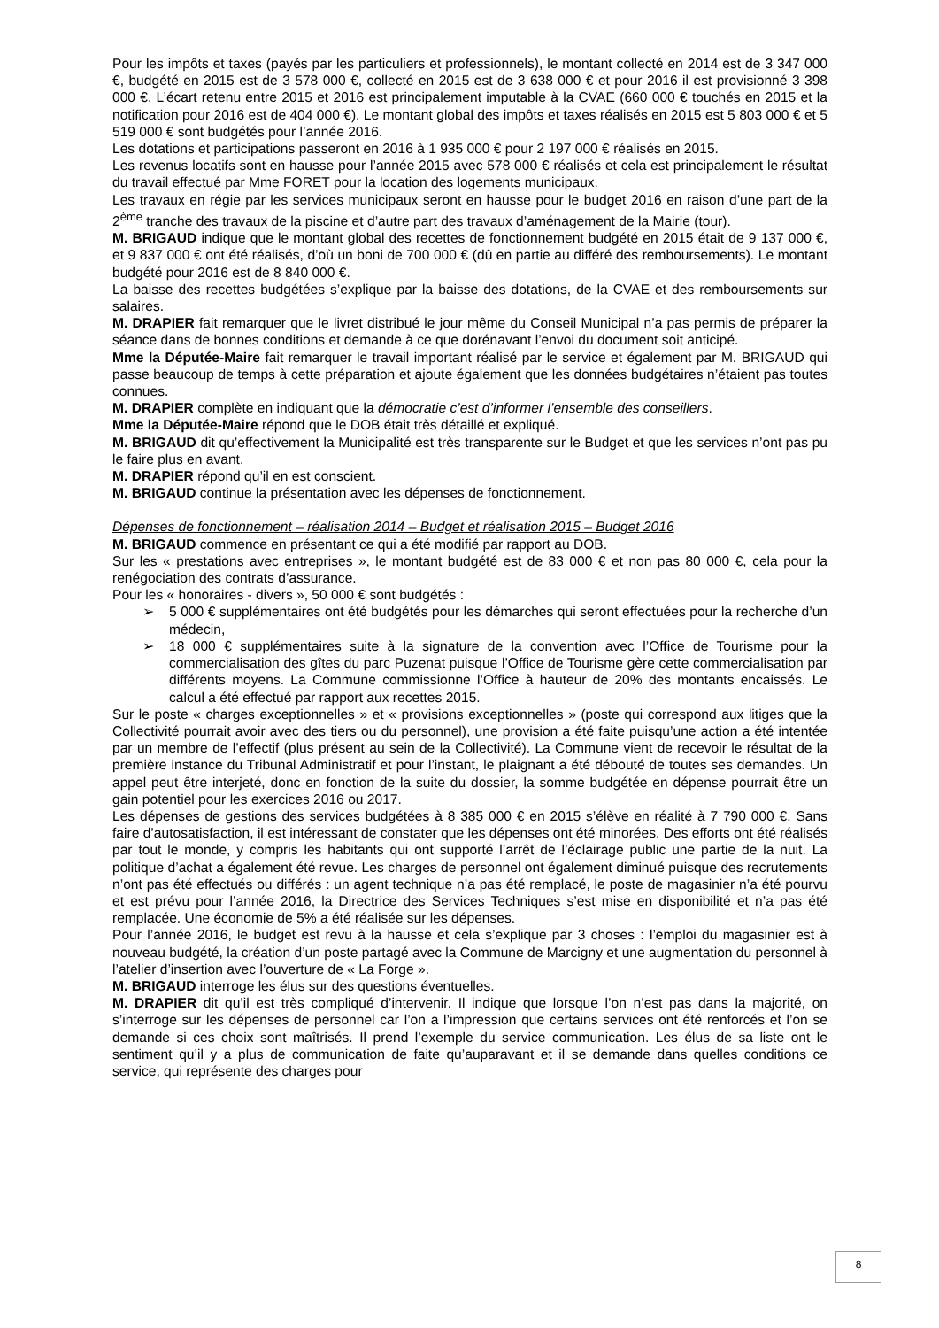Pour les impôts et taxes (payés par les particuliers et professionnels), le montant collecté en 2014 est de 3 347 000 €, budgété en 2015 est de 3 578 000 €, collecté en 2015 est de 3 638 000 € et pour 2016 il est provisionné 3 398 000 €. L’écart retenu entre 2015 et 2016 est principalement imputable à la CVAE (660 000 € touchés en 2015 et la notification pour 2016 est de 404 000 €). Le montant global des impôts et taxes réalisés en 2015 est 5 803 000 € et 5 519 000 € sont budgétés pour l’année 2016.
Les dotations et participations passeront en 2016 à 1 935 000 € pour 2 197 000 € réalisés en 2015.
Les revenus locatifs sont en hausse pour l’année 2015 avec 578 000 € réalisés et cela est principalement le résultat du travail effectué par Mme FORET pour la location des logements municipaux.
Les travaux en régie par les services municipaux seront en hausse pour le budget 2016 en raison d’une part de la 2<sup>ème</sup> tranche des travaux de la piscine et d’autre part des travaux d’aménagement de la Mairie (tour).
M. BRIGAUD indique que le montant global des recettes de fonctionnement budgété en 2015 était de 9 137 000 €, et 9 837 000 € ont été réalisés, d’où un boni de 700 000 € (dû en partie au différé des remboursements). Le montant budgété pour 2016 est de 8 840 000 €.
La baisse des recettes budgétées s’explique par la baisse des dotations, de la CVAE et des remboursements sur salaires.
M. DRAPIER fait remarquer que le livret distribué le jour même du Conseil Municipal n’a pas permis de préparer la séance dans de bonnes conditions et demande à ce que dorénavant l’envoi du document soit anticipé.
Mme la Députée-Maire fait remarquer le travail important réalisé par le service et également par M. BRIGAUD qui passe beaucoup de temps à cette préparation et ajoute également que les données budgétaires n’étaient pas toutes connues.
M. DRAPIER complète en indiquant que la démocratie c’est d’informer l’ensemble des conseillers.
Mme la Députée-Maire répond que le DOB était très détaillé et expliqué.
M. BRIGAUD dit qu’effectivement la Municipalité est très transparente sur le Budget et que les services n’ont pas pu le faire plus en avant.
M. DRAPIER répond qu’il en est conscient.
M. BRIGAUD continue la présentation avec les dépenses de fonctionnement.
Dépenses de fonctionnement – réalisation 2014 – Budget et réalisation 2015 – Budget 2016
M. BRIGAUD commence en présentant ce qui a été modifié par rapport au DOB.
Sur les « prestations avec entreprises », le montant budgété est de 83 000 € et non pas 80 000 €, cela pour la renégociation des contrats d’assurance.
Pour les « honoraires - divers », 50 000 € sont budgétés :
➢ 5 000 € supplémentaires ont été budgétés pour les démarches qui seront effectuées pour la recherche d’un médecin,
➢ 18 000 € supplémentaires suite à la signature de la convention avec l’Office de Tourisme pour la commercialisation des gîtes du parc Puzenat puisque l’Office de Tourisme gère cette commercialisation par différents moyens. La Commune commissionne l’Office à hauteur de 20% des montants encaissés. Le calcul a été effectué par rapport aux recettes 2015.
Sur le poste « charges exceptionnelles » et « provisions exceptionnelles » (poste qui correspond aux litiges que la Collectivité pourrait avoir avec des tiers ou du personnel), une provision a été faite puisqu’une action a été intentée par un membre de l’effectif (plus présent au sein de la Collectivité). La Commune vient de recevoir le résultat de la première instance du Tribunal Administratif et pour l’instant, le plaignant a été débouté de toutes ses demandes. Un appel peut être interjeté, donc en fonction de la suite du dossier, la somme budgétée en dépense pourrait être un gain potentiel pour les exercices 2016 ou 2017.
Les dépenses de gestions des services budgétées à 8 385 000 € en 2015 s’élève en réalité à 7 790 000 €. Sans faire d’autosatisfaction, il est intéressant de constater que les dépenses ont été minorées. Des efforts ont été réalisés par tout le monde, y compris les habitants qui ont supporté l’arrêt de l’éclairage public une partie de la nuit. La politique d’achat a également été revue. Les charges de personnel ont également diminué puisque des recrutements n’ont pas été effectués ou différés : un agent technique n’a pas été remplacé, le poste de magasinier n’a été pourvu et est prévu pour l’année 2016, la Directrice des Services Techniques s’est mise en disponibilité et n’a pas été remplacée. Une économie de 5% a été réalisée sur les dépenses.
Pour l’année 2016, le budget est revu à la hausse et cela s’explique par 3 choses : l’emploi du magasinier est à nouveau budgété, la création d’un poste partagé avec la Commune de Marcigny et une augmentation du personnel à l’atelier d’insertion avec l’ouverture de « La Forge ».
M. BRIGAUD interroge les élus sur des questions éventuelles.
M. DRAPIER dit qu’il est très compliqué d’intervenir. Il indique que lorsque l’on n’est pas dans la majorité, on s’interroge sur les dépenses de personnel car l’on a l’impression que certains services ont été renforcés et l’on se demande si ces choix sont maîtrisés. Il prend l’exemple du service communication. Les élus de sa liste ont le sentiment qu’il y a plus de communication de faite qu’auparavant et il se demande dans quelles conditions ce service, qui représente des charges pour
8